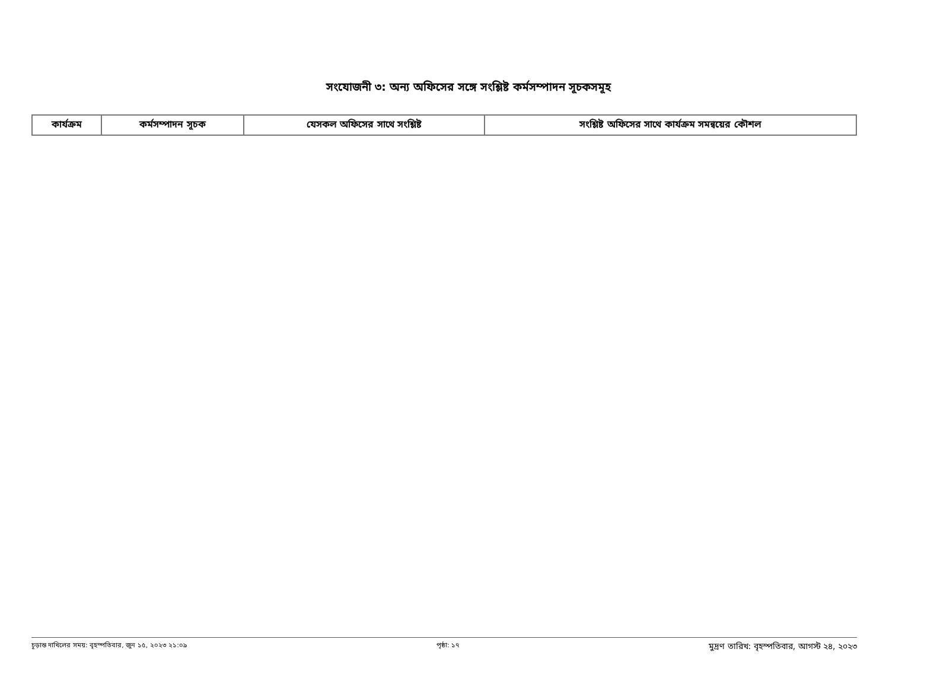সংযোজনী ৩: অন্য অফিসের সঙ্গে সংশ্লিষ্ট কর্মসম্পাদন সূচকসমূহ
| কার্যক্রম | কর্মসম্পাদন সূচক | যেসকল অফিসের সাথে সংশ্লিষ্ট | সংশ্লিষ্ট অফিসের সাথে কার্যক্রম সমন্বয়ের কৌশল |
| --- | --- | --- | --- |
চূড়ান্ত দাখিলের সময়: বৃহস্পতিবার, জুন ১৫, ২০২৩ ২১:০৯ পৃষ্ঠা: ১৭ মুদ্রণ তারিখ: বৃহস্পতিবার, আগস্ট ২৪, ২০২৩